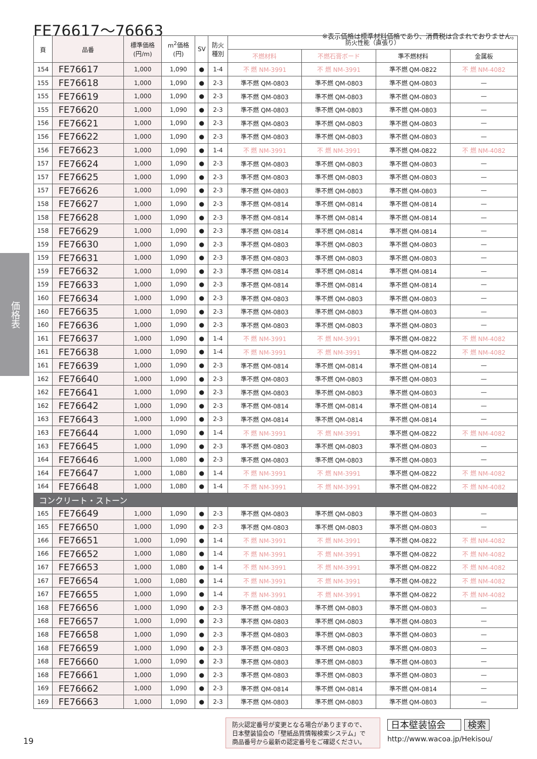FE76617〜76663
※表示価格は標準材料価格であり、消費税は含まれておりません。
価格表
| 頁 | 品番 | 標準価格 (円/m) | m<sup>2</sup>価格 (円) | SV | 防火 種別 | 防火性能（直張り） | | | |
| --- | --- | --- | --- | --- | --- | --- | --- | --- | --- |
| | | | | | | 不燃材料 | 不燃石膏ボード | 準不燃材料 | 金属板 |
| 154 | FE76617 | 1,000 | 1,090 | ● | 1-4 | 不 燃 NM-3991 | 不 燃 NM-3991 | 準不燃 QM-0822 | 不 燃 NM-4082 |
| 155 | FE76618 | 1,000 | 1,090 | ● | 2-3 | 準不燃 QM-0803 | 準不燃 QM-0803 | 準不燃 QM-0803 | — |
| 155 | FE76619 | 1,000 | 1,090 | ● | 2-3 | 準不燃 QM-0803 | 準不燃 QM-0803 | 準不燃 QM-0803 | — |
| 155 | FE76620 | 1,000 | 1,090 | ● | 2-3 | 準不燃 QM-0803 | 準不燃 QM-0803 | 準不燃 QM-0803 | — |
| 156 | FE76621 | 1,000 | 1,090 | ● | 2-3 | 準不燃 QM-0803 | 準不燃 QM-0803 | 準不燃 QM-0803 | — |
| 156 | FE76622 | 1,000 | 1,090 | ● | 2-3 | 準不燃 QM-0803 | 準不燃 QM-0803 | 準不燃 QM-0803 | — |
| 156 | FE76623 | 1,000 | 1,090 | ● | 1-4 | 不 燃 NM-3991 | 不 燃 NM-3991 | 準不燃 QM-0822 | 不 燃 NM-4082 |
| 157 | FE76624 | 1,000 | 1,090 | ● | 2-3 | 準不燃 QM-0803 | 準不燃 QM-0803 | 準不燃 QM-0803 | — |
| 157 | FE76625 | 1,000 | 1,090 | ● | 2-3 | 準不燃 QM-0803 | 準不燃 QM-0803 | 準不燃 QM-0803 | — |
| 157 | FE76626 | 1,000 | 1,090 | ● | 2-3 | 準不燃 QM-0803 | 準不燃 QM-0803 | 準不燃 QM-0803 | — |
| 158 | FE76627 | 1,000 | 1,090 | ● | 2-3 | 準不燃 QM-0814 | 準不燃 QM-0814 | 準不燃 QM-0814 | — |
| 158 | FE76628 | 1,000 | 1,090 | ● | 2-3 | 準不燃 QM-0814 | 準不燃 QM-0814 | 準不燃 QM-0814 | — |
| 158 | FE76629 | 1,000 | 1,090 | ● | 2-3 | 準不燃 QM-0814 | 準不燃 QM-0814 | 準不燃 QM-0814 | — |
| 159 | FE76630 | 1,000 | 1,090 | ● | 2-3 | 準不燃 QM-0803 | 準不燃 QM-0803 | 準不燃 QM-0803 | — |
| 159 | FE76631 | 1,000 | 1,090 | ● | 2-3 | 準不燃 QM-0803 | 準不燃 QM-0803 | 準不燃 QM-0803 | — |
| 159 | FE76632 | 1,000 | 1,090 | ● | 2-3 | 準不燃 QM-0814 | 準不燃 QM-0814 | 準不燃 QM-0814 | — |
| 159 | FE76633 | 1,000 | 1,090 | ● | 2-3 | 準不燃 QM-0814 | 準不燃 QM-0814 | 準不燃 QM-0814 | — |
| 160 | FE76634 | 1,000 | 1,090 | ● | 2-3 | 準不燃 QM-0803 | 準不燃 QM-0803 | 準不燃 QM-0803 | — |
| 160 | FE76635 | 1,000 | 1,090 | ● | 2-3 | 準不燃 QM-0803 | 準不燃 QM-0803 | 準不燃 QM-0803 | — |
| 160 | FE76636 | 1,000 | 1,090 | ● | 2-3 | 準不燃 QM-0803 | 準不燃 QM-0803 | 準不燃 QM-0803 | — |
| 161 | FE76637 | 1,000 | 1,090 | ● | 1-4 | 不 燃 NM-3991 | 不 燃 NM-3991 | 準不燃 QM-0822 | 不 燃 NM-4082 |
| 161 | FE76638 | 1,000 | 1,090 | ● | 1-4 | 不 燃 NM-3991 | 不 燃 NM-3991 | 準不燃 QM-0822 | 不 燃 NM-4082 |
| 161 | FE76639 | 1,000 | 1,090 | ● | 2-3 | 準不燃 QM-0814 | 準不燃 QM-0814 | 準不燃 QM-0814 | — |
| 162 | FE76640 | 1,000 | 1,090 | ● | 2-3 | 準不燃 QM-0803 | 準不燃 QM-0803 | 準不燃 QM-0803 | — |
| 162 | FE76641 | 1,000 | 1,090 | ● | 2-3 | 準不燃 QM-0803 | 準不燃 QM-0803 | 準不燃 QM-0803 | — |
| 162 | FE76642 | 1,000 | 1,090 | ● | 2-3 | 準不燃 QM-0814 | 準不燃 QM-0814 | 準不燃 QM-0814 | — |
| 163 | FE76643 | 1,000 | 1,090 | ● | 2-3 | 準不燃 QM-0814 | 準不燃 QM-0814 | 準不燃 QM-0814 | — |
| 163 | FE76644 | 1,000 | 1,090 | ● | 1-4 | 不 燃 NM-3991 | 不 燃 NM-3991 | 準不燃 QM-0822 | 不 燃 NM-4082 |
| 163 | FE76645 | 1,000 | 1,090 | ● | 2-3 | 準不燃 QM-0803 | 準不燃 QM-0803 | 準不燃 QM-0803 | — |
| 164 | FE76646 | 1,000 | 1,080 | ● | 2-3 | 準不燃 QM-0803 | 準不燃 QM-0803 | 準不燃 QM-0803 | — |
| 164 | FE76647 | 1,000 | 1,080 | ● | 1-4 | 不 燃 NM-3991 | 不 燃 NM-3991 | 準不燃 QM-0822 | 不 燃 NM-4082 |
| 164 | FE76648 | 1,000 | 1,080 | ● | 1-4 | 不 燃 NM-3991 | 不 燃 NM-3991 | 準不燃 QM-0822 | 不 燃 NM-4082 |
| コンクリート・ストーン | | | | | | | | | |
| 165 | FE76649 | 1,000 | 1,090 | ● | 2-3 | 準不燃 QM-0803 | 準不燃 QM-0803 | 準不燃 QM-0803 | — |
| 165 | FE76650 | 1,000 | 1,090 | ● | 2-3 | 準不燃 QM-0803 | 準不燃 QM-0803 | 準不燃 QM-0803 | — |
| 166 | FE76651 | 1,000 | 1,090 | ● | 1-4 | 不 燃 NM-3991 | 不 燃 NM-3991 | 準不燃 QM-0822 | 不 燃 NM-4082 |
| 166 | FE76652 | 1,000 | 1,080 | ● | 1-4 | 不 燃 NM-3991 | 不 燃 NM-3991 | 準不燃 QM-0822 | 不 燃 NM-4082 |
| 167 | FE76653 | 1,000 | 1,080 | ● | 1-4 | 不 燃 NM-3991 | 不 燃 NM-3991 | 準不燃 QM-0822 | 不 燃 NM-4082 |
| 167 | FE76654 | 1,000 | 1,080 | ● | 1-4 | 不 燃 NM-3991 | 不 燃 NM-3991 | 準不燃 QM-0822 | 不 燃 NM-4082 |
| 167 | FE76655 | 1,000 | 1,090 | ● | 1-4 | 不 燃 NM-3991 | 不 燃 NM-3991 | 準不燃 QM-0822 | 不 燃 NM-4082 |
| 168 | FE76656 | 1,000 | 1,090 | ● | 2-3 | 準不燃 QM-0803 | 準不燃 QM-0803 | 準不燃 QM-0803 | — |
| 168 | FE76657 | 1,000 | 1,090 | ● | 2-3 | 準不燃 QM-0803 | 準不燃 QM-0803 | 準不燃 QM-0803 | — |
| 168 | FE76658 | 1,000 | 1,090 | ● | 2-3 | 準不燃 QM-0803 | 準不燃 QM-0803 | 準不燃 QM-0803 | — |
| 168 | FE76659 | 1,000 | 1,090 | ● | 2-3 | 準不燃 QM-0803 | 準不燃 QM-0803 | 準不燃 QM-0803 | — |
| 168 | FE76660 | 1,000 | 1,090 | ● | 2-3 | 準不燃 QM-0803 | 準不燃 QM-0803 | 準不燃 QM-0803 | — |
| 168 | FE76661 | 1,000 | 1,090 | ● | 2-3 | 準不燃 QM-0803 | 準不燃 QM-0803 | 準不燃 QM-0803 | — |
| 169 | FE76662 | 1,000 | 1,090 | ● | 2-3 | 準不燃 QM-0814 | 準不燃 QM-0814 | 準不燃 QM-0814 | — |
| 169 | FE76663 | 1,000 | 1,090 | ● | 2-3 | 準不燃 QM-0803 | 準不燃 QM-0803 | 準不燃 QM-0803 | — |
防火認定番号が変更となる場合がありますので、
日本壁装協会の「壁紙品質情報検索システム」で
商品番号から最新の認定番号をご確認ください。
日本壁装協会 検索
http://www.wacoa.jp/Hekisou/
19